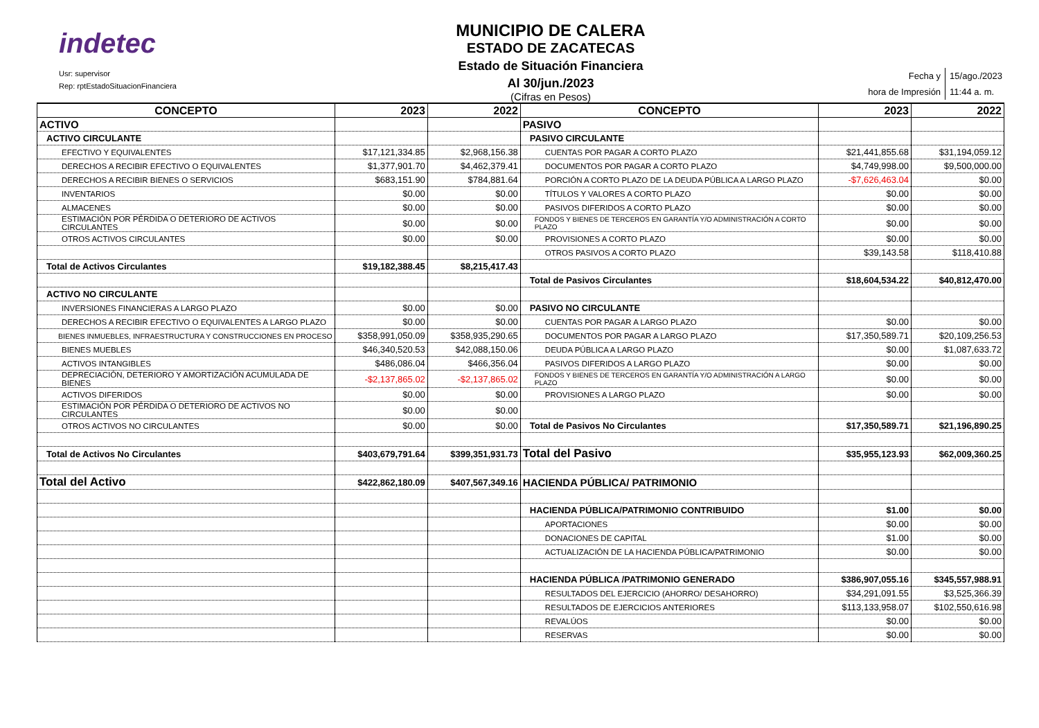indetec
Usr: supervisor
Rep: rptEstadoSituacionFinanciera
MUNICIPIO DE CALERA
ESTADO DE ZACATECAS
Estado de Situación Financiera
Al 30/jun./2023
(Cifras en Pesos)
| Fecha y | 15/ago./2023 |
| hora de Impresión | 11:44 a. m. |
| CONCEPTO | 2023 | 2022 | CONCEPTO | 2023 | 2022 |
| --- | --- | --- | --- | --- | --- |
| ACTIVO | | | PASIVO | | |
| ACTIVO CIRCULANTE | | | PASIVO CIRCULANTE | | |
| EFECTIVO Y EQUIVALENTES | $17,121,334.85 | $2,968,156.38 | CUENTAS POR PAGAR A CORTO PLAZO | $21,441,855.68 | $31,194,059.12 |
| DERECHOS A RECIBIR EFECTIVO O EQUIVALENTES | $1,377,901.70 | $4,462,379.41 | DOCUMENTOS POR PAGAR A CORTO PLAZO | $4,749,998.00 | $9,500,000.00 |
| DERECHOS A RECIBIR BIENES O SERVICIOS | $683,151.90 | $784,881.64 | PORCIÓN A CORTO PLAZO DE LA DEUDA PÚBLICA A LARGO PLAZO | -$7,626,463.04 | $0.00 |
| INVENTARIOS | $0.00 | $0.00 | TÍTULOS Y VALORES A CORTO PLAZO | $0.00 | $0.00 |
| ALMACENES | $0.00 | $0.00 | PASIVOS DIFERIDOS A CORTO PLAZO | $0.00 | $0.00 |
| ESTIMACIÓN POR PÉRDIDA O DETERIORO DE ACTIVOS CIRCULANTES | $0.00 | $0.00 | FONDOS Y BIENES DE TERCEROS EN GARANTÍA Y/O ADMINISTRACIÓN A CORTO PLAZO | $0.00 | $0.00 |
| OTROS ACTIVOS CIRCULANTES | $0.00 | $0.00 | PROVISIONES A CORTO PLAZO | $0.00 | $0.00 |
| | | | OTROS PASIVOS A CORTO PLAZO | $39,143.58 | $118,410.88 |
| Total de Activos Circulantes | $19,182,388.45 | $8,215,417.43 | | | |
| | | | Total de Pasivos Circulantes | $18,604,534.22 | $40,812,470.00 |
| ACTIVO NO CIRCULANTE | | | | | |
| INVERSIONES FINANCIERAS A LARGO PLAZO | $0.00 | $0.00 | PASIVO NO CIRCULANTE | | |
| DERECHOS A RECIBIR EFECTIVO O EQUIVALENTES A LARGO PLAZO | $0.00 | $0.00 | CUENTAS POR PAGAR A LARGO PLAZO | $0.00 | $0.00 |
| BIENES INMUEBLES, INFRAESTRUCTURA Y CONSTRUCCIONES EN PROCESO | $358,991,050.09 | $358,935,290.65 | DOCUMENTOS POR PAGAR A LARGO PLAZO | $17,350,589.71 | $20,109,256.53 |
| BIENES MUEBLES | $46,340,520.53 | $42,088,150.06 | DEUDA PÚBLICA A LARGO PLAZO | $0.00 | $1,087,633.72 |
| ACTIVOS INTANGIBLES | $486,086.04 | $466,356.04 | PASIVOS DIFERIDOS A LARGO PLAZO | $0.00 | $0.00 |
| DEPRECIACIÓN, DETERIORO Y AMORTIZACIÓN ACUMULADA DE BIENES | -$2,137,865.02 | -$2,137,865.02 | FONDOS Y BIENES DE TERCEROS EN GARANTÍA Y/O ADMINISTRACIÓN A LARGO PLAZO | $0.00 | $0.00 |
| ACTIVOS DIFERIDOS | $0.00 | $0.00 | PROVISIONES A LARGO PLAZO | $0.00 | $0.00 |
| ESTIMACIÓN POR PÉRDIDA O DETERIORO DE ACTIVOS NO CIRCULANTES | $0.00 | $0.00 | | | |
| OTROS ACTIVOS NO CIRCULANTES | $0.00 | $0.00 | Total de Pasivos No Circulantes | $17,350,589.71 | $21,196,890.25 |
| Total de Activos No Circulantes | $403,679,791.64 | $399,351,931.73 | Total del Pasivo | $35,955,123.93 | $62,009,360.25 |
| Total del Activo | $422,862,180.09 | $407,567,349.16 | HACIENDA PÚBLICA/ PATRIMONIO | | |
| | | | HACIENDA PÚBLICA/PATRIMONIO CONTRIBUIDO | $1.00 | $0.00 |
| | | | APORTACIONES | $0.00 | $0.00 |
| | | | DONACIONES DE CAPITAL | $1.00 | $0.00 |
| | | | ACTUALIZACIÓN DE LA HACIENDA PÚBLICA/PATRIMONIO | $0.00 | $0.00 |
| | | | HACIENDA PÚBLICA /PATRIMONIO GENERADO | $386,907,055.16 | $345,557,988.91 |
| | | | RESULTADOS DEL EJERCICIO (AHORRO/ DESAHORRO) | $34,291,091.55 | $3,525,366.39 |
| | | | RESULTADOS DE EJERCICIOS ANTERIORES | $113,133,958.07 | $102,550,616.98 |
| | | | REVALÚOS | $0.00 | $0.00 |
| | | | RESERVAS | $0.00 | $0.00 |